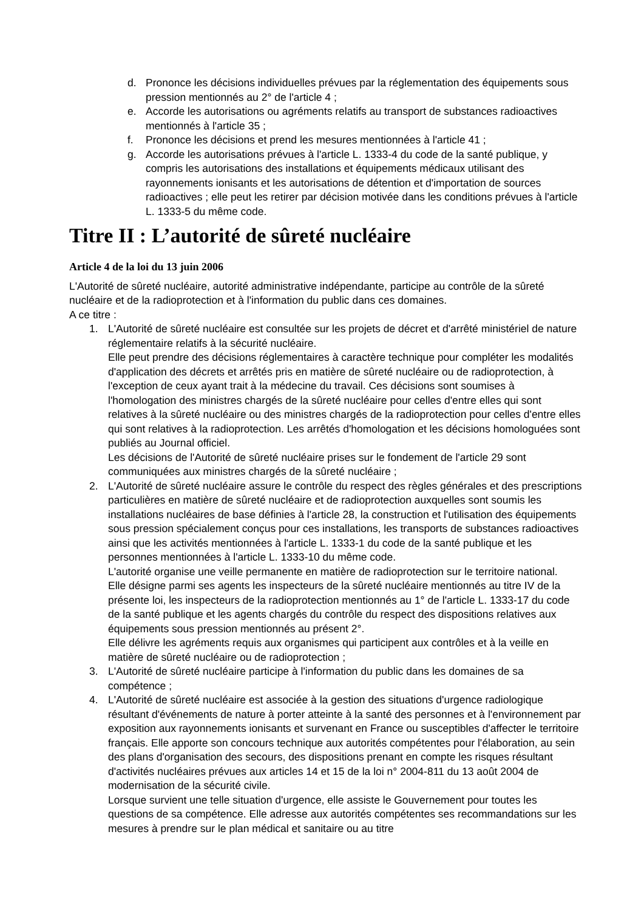d. Prononce les décisions individuelles prévues par la réglementation des équipements sous pression mentionnés au 2° de l'article 4 ;
e. Accorde les autorisations ou agréments relatifs au transport de substances radioactives mentionnés à l'article 35 ;
f. Prononce les décisions et prend les mesures mentionnées à l'article 41 ;
g. Accorde les autorisations prévues à l'article L. 1333-4 du code de la santé publique, y compris les autorisations des installations et équipements médicaux utilisant des rayonnements ionisants et les autorisations de détention et d'importation de sources radioactives ; elle peut les retirer par décision motivée dans les conditions prévues à l'article L. 1333-5 du même code.
Titre II : L’autorité de sûreté nucléaire
Article 4 de la loi du 13 juin 2006
L'Autorité de sûreté nucléaire, autorité administrative indépendante, participe au contrôle de la sûreté nucléaire et de la radioprotection et à l'information du public dans ces domaines.
A ce titre :
1. L'Autorité de sûreté nucléaire est consultée sur les projets de décret et d'arrêté ministériel de nature réglementaire relatifs à la sécurité nucléaire.
Elle peut prendre des décisions réglementaires à caractère technique pour compléter les modalités d'application des décrets et arrêtés pris en matière de sûreté nucléaire ou de radioprotection, à l'exception de ceux ayant trait à la médecine du travail. Ces décisions sont soumises à l'homologation des ministres chargés de la sûreté nucléaire pour celles d'entre elles qui sont relatives à la sûreté nucléaire ou des ministres chargés de la radioprotection pour celles d'entre elles qui sont relatives à la radioprotection. Les arrêtés d'homologation et les décisions homologuées sont publiés au Journal officiel.
Les décisions de l'Autorité de sûreté nucléaire prises sur le fondement de l'article 29 sont communiquées aux ministres chargés de la sûreté nucléaire ;
2. L'Autorité de sûreté nucléaire assure le contrôle du respect des règles générales et des prescriptions particulières en matière de sûreté nucléaire et de radioprotection auxquelles sont soumis les installations nucléaires de base définies à l'article 28, la construction et l'utilisation des équipements sous pression spécialement conçus pour ces installations, les transports de substances radioactives ainsi que les activités mentionnées à l'article L. 1333-1 du code de la santé publique et les personnes mentionnées à l'article L. 1333-10 du même code.
L'autorité organise une veille permanente en matière de radioprotection sur le territoire national.
Elle désigne parmi ses agents les inspecteurs de la sûreté nucléaire mentionnés au titre IV de la présente loi, les inspecteurs de la radioprotection mentionnés au 1° de l'article L. 1333-17 du code de la santé publique et les agents chargés du contrôle du respect des dispositions relatives aux équipements sous pression mentionnés au présent 2°.
Elle délivre les agréments requis aux organismes qui participent aux contrôles et à la veille en matière de sûreté nucléaire ou de radioprotection ;
3. L'Autorité de sûreté nucléaire participe à l'information du public dans les domaines de sa compétence ;
4. L'Autorité de sûreté nucléaire est associée à la gestion des situations d'urgence radiologique résultant d'événements de nature à porter atteinte à la santé des personnes et à l'environnement par exposition aux rayonnements ionisants et survenant en France ou susceptibles d'affecter le territoire français. Elle apporte son concours technique aux autorités compétentes pour l'élaboration, au sein des plans d'organisation des secours, des dispositions prenant en compte les risques résultant d'activités nucléaires prévues aux articles 14 et 15 de la loi n° 2004-811 du 13 août 2004 de modernisation de la sécurité civile.
Lorsque survient une telle situation d'urgence, elle assiste le Gouvernement pour toutes les questions de sa compétence. Elle adresse aux autorités compétentes ses recommandations sur les mesures à prendre sur le plan médical et sanitaire ou au titre